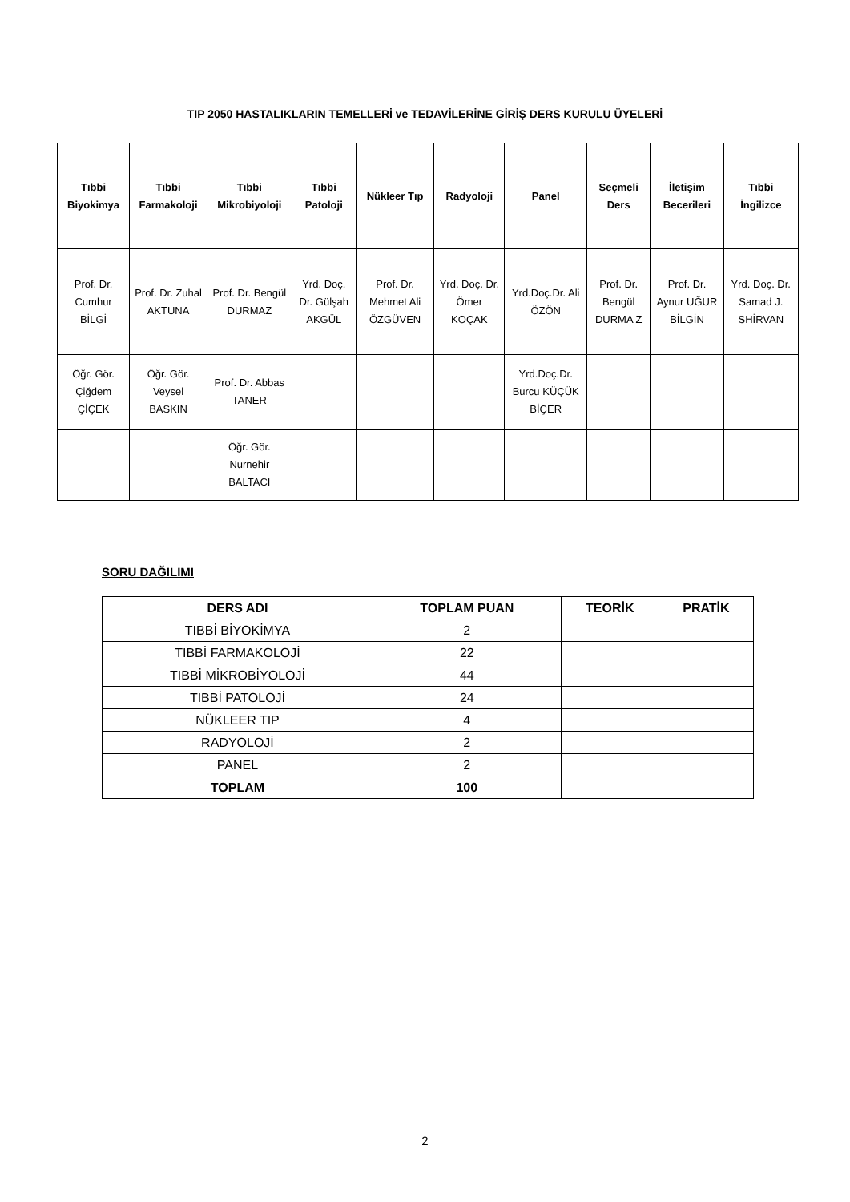TIP 2050 HASTALIKLARIN TEMELLERİ ve TEDAVİLERİNE GİRİŞ DERS KURULU ÜYELERİ
| Tıbbi Biyokimya | Tıbbi Farmakoloji | Tıbbi Mikrobiyoloji | Tıbbi Patoloji | Nükleer Tıp | Radyoloji | Panel | Seçmeli Ders | İletişim Becerileri | Tıbbi İngilizce |
| --- | --- | --- | --- | --- | --- | --- | --- | --- | --- |
| Prof. Dr. Cumhur BİLGİ | Prof. Dr. Zuhal AKTUNA | Prof. Dr. Bengül DURMAZ | Yrd. Doç. Dr. Gülşah AKGÜL | Prof. Dr. Mehmet Ali ÖZGÜVEN | Yrd. Doç. Dr. Ömer KOÇAK | Yrd.Doç.Dr. Ali ÖZÖN | Prof. Dr. Bengül DURMA Z | Prof. Dr. Aynur UĞUR BİLGİN | Yrd. Doç. Dr. Samad J. SHİRVAN |
| Öğr. Gör. Çiğdem ÇİÇEK | Öğr. Gör. Veysel BASKIN | Prof. Dr. Abbas TANER | | | | Yrd.Doç.Dr. Burcu KÜÇÜK BİÇER | | | |
| | | Öğr. Gör. Nurnehir BALTACI | | | | | | | |
SORU DAĞILIMI
| DERS ADI | TOPLAM PUAN | TEORİK | PRATİK |
| --- | --- | --- | --- |
| TIBBİ BİYOKİMYA | 2 | | |
| TIBBİ FARMAKOLOJİ | 22 | | |
| TIBBİ MİKROBİYOLOJİ | 44 | | |
| TIBBİ PATOLOJİ | 24 | | |
| NÜKLEER TIP | 4 | | |
| RADYOLOJİ | 2 | | |
| PANEL | 2 | | |
| TOPLAM | 100 | | |
2